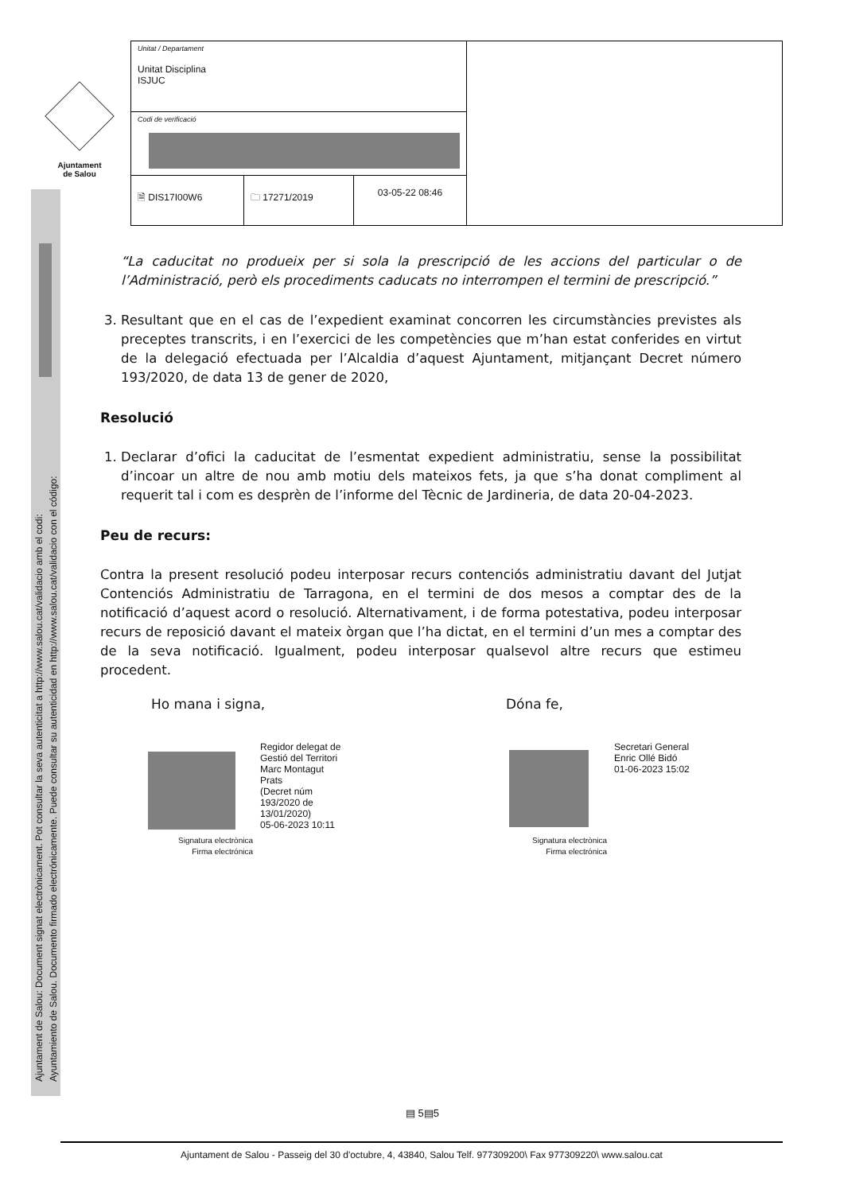Ajuntament
de Salou
Ajuntament de Salou: Document signat electrònicament. Pot consultar la seva autenticitat a http://www.salou.cat/validacio amb el codi:
Ayuntamiento de Salou. Documento firmado electrónicamente. Puede consultar su autenticidad en http://www.salou.cat/validacio con el código:
| Unitat / Departament Unitat Disciplina ISJUC | | | |
| Codi de verificació | | | |
| 🗎 DIS17I00W6 | 🗀 17271/2019 | 03-05-22 08:46 | |
“La caducitat no produeix per si sola la prescripció de les accions del particular o de l’Administració, però els procediments caducats no interrompen el termini de prescripció.”
3. Resultant que en el cas de l’expedient examinat concorren les circumstàncies previstes als preceptes transcrits, i en l’exercici de les competències que m’han estat conferides en virtut de la delegació efectuada per l’Alcaldia d’aquest Ajuntament, mitjançant Decret número 193/2020, de data 13 de gener de 2020,
Resolució
1. Declarar d’ofici la caducitat de l’esmentat expedient administratiu, sense la possibilitat d’incoar un altre de nou amb motiu dels mateixos fets, ja que s’ha donat compliment al requerit tal i com es desprèn de l’informe del Tècnic de Jardineria, de data 20-04-2023.
Peu de recurs:
Contra la present resolució podeu interposar recurs contenciós administratiu davant del Jutjat Contenciós Administratiu de Tarragona, en el termini de dos mesos a comptar des de la notificació d’aquest acord o resolució. Alternativament, i de forma potestativa, podeu interposar recurs de reposició davant el mateix òrgan que l’ha dictat, en el termini d’un mes a comptar des de la seva notificació. Igualment, podeu interposar qualsevol altre recurs que estimeu procedent.
Ho mana i signa, Dóna fe,
Regidor delegat de
Gestió del Territori
Marc Montagut
Prats
(Decret núm
193/2020 de
13/01/2020)
05-06-2023 10:11
Signatura electrònica
Firma electrónica
Secretari General
Enric Ollé Bidó
01-06-2023 15:02
Signatura electrònica
Firma electrónica
▤ 5▤5
Ajuntament de Salou - Passeig del 30 d'octubre, 4, 43840, Salou Telf. 977309200\ Fax 977309220\ www.salou.cat